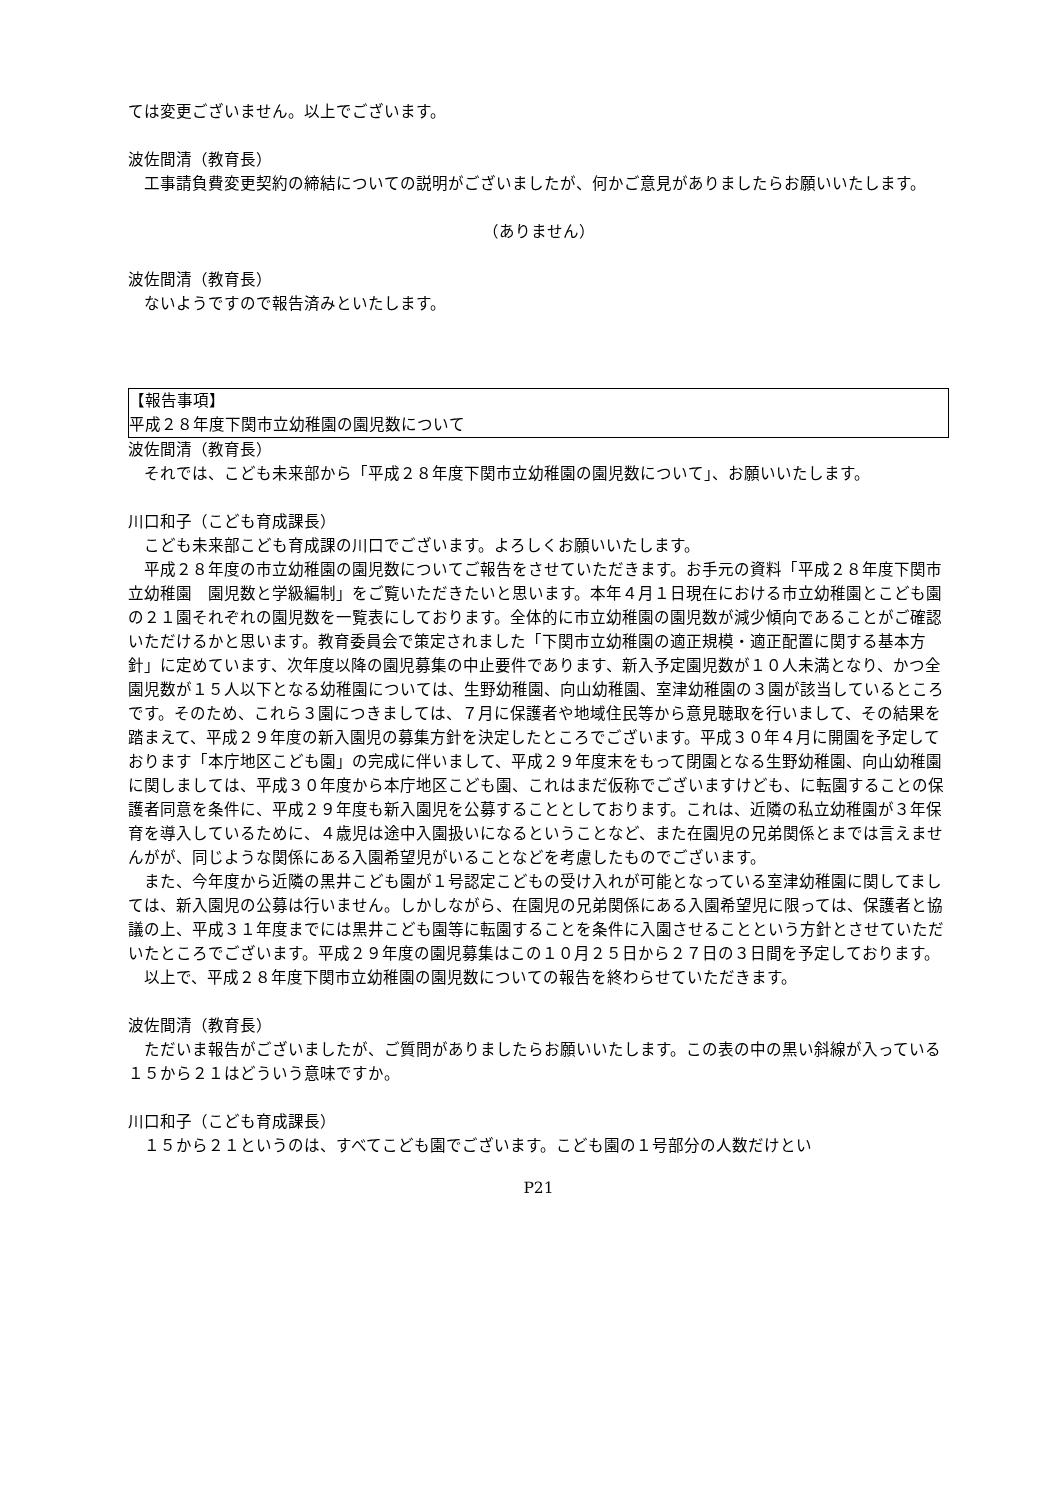ては変更ございません。以上でございます。
波佐間清（教育長）
工事請負費変更契約の締結についての説明がございましたが、何かご意見がありましたらお願いいたします。
（ありません）
波佐間清（教育長）
ないようですので報告済みといたします。
【報告事項】
平成２８年度下関市立幼稚園の園児数について
波佐間清（教育長）
それでは、こども未来部から「平成２８年度下関市立幼稚園の園児数について」、お願いいたします。
川口和子（こども育成課長）
こども未来部こども育成課の川口でございます。よろしくお願いいたします。
平成２８年度の市立幼稚園の園児数についてご報告をさせていただきます。お手元の資料「平成２８年度下関市立幼稚園　園児数と学級編制」をご覧いただきたいと思います。本年４月１日現在における市立幼稚園とこども園の２１園それぞれの園児数を一覧表にしております。全体的に市立幼稚園の園児数が減少傾向であることがご確認いただけるかと思います。教育委員会で策定されました「下関市立幼稚園の適正規模・適正配置に関する基本方針」に定めています、次年度以降の園児募集の中止要件であります、新入予定園児数が１０人未満となり、かつ全園児数が１５人以下となる幼稚園については、生野幼稚園、向山幼稚園、室津幼稚園の３園が該当しているところです。そのため、これら３園につきましては、７月に保護者や地域住民等から意見聴取を行いまして、その結果を踏まえて、平成２９年度の新入園児の募集方針を決定したところでございます。平成３０年４月に開園を予定しております「本庁地区こども園」の完成に伴いまして、平成２９年度末をもって閉園となる生野幼稚園、向山幼稚園に関しましては、平成３０年度から本庁地区こども園、これはまだ仮称でございますけども、に転園することの保護者同意を条件に、平成２９年度も新入園児を公募することとしております。これは、近隣の私立幼稚園が３年保育を導入しているために、４歳児は途中入園扱いになるということなど、また在園児の兄弟関係とまでは言えませんがが、同じような関係にある入園希望児がいることなどを考慮したものでございます。
また、今年度から近隣の黒井こども園が１号認定こどもの受け入れが可能となっている室津幼稚園に関してましては、新入園児の公募は行いません。しかしながら、在園児の兄弟関係にある入園希望児に限っては、保護者と協議の上、平成３１年度までには黒井こども園等に転園することを条件に入園させることという方針とさせていただいたところでございます。平成２９年度の園児募集はこの１０月２５日から２７日の３日間を予定しております。
以上で、平成２８年度下関市立幼稚園の園児数についての報告を終わらせていただきます。
波佐間清（教育長）
ただいま報告がございましたが、ご質問がありましたらお願いいたします。この表の中の黒い斜線が入っている１５から２１はどういう意味ですか。
川口和子（こども育成課長）
１５から２１というのは、すべてこども園でございます。こども園の１号部分の人数だけとい
P21